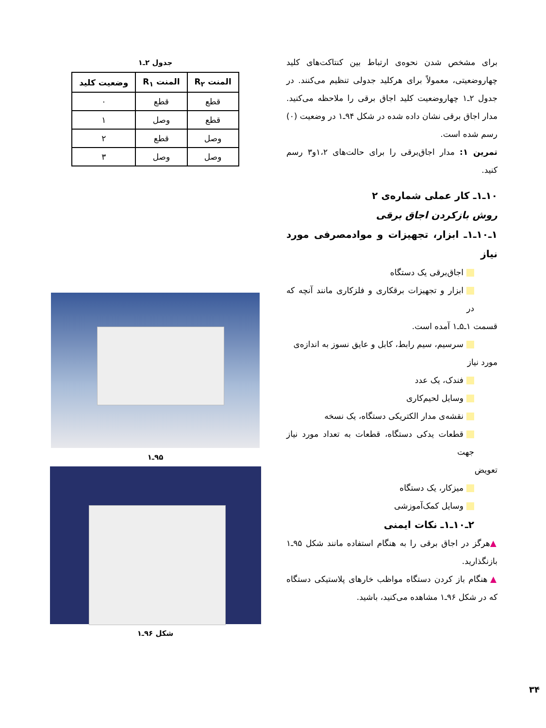برای مشخص شدن نحوه‌ی ارتباط بین کنتاکت‌های کلید چهاروضعیتی، معمولاً برای هرکلید جدولی تنظیم می‌کنند. در جدول ۲ـ۱ چهاروضعیت کلید اجاق برقی را ملاحظه می‌کنید. مدار اجاق برقی نشان داده شده در شکل ۹۴ـ۱ در وضعیت (۰) رسم شده است.
تمرین ۱: مدار اجاق‌برقی را برای حالت‌های ۱،۲و۳ رسم کنید.
۱۰ـ۱ـ کار عملی شماره‌ی ۲
روش بازکردن اجاق برقی
۱ـ۱۰ـ۱ـ ابزار، تجهیزات و موادمصرفی مورد نیاز
اجاق‌برقی یک دستگاه
ابزار و تجهیزات برقکاری و فلزکاری مانند آنچه که در
قسمت ۱ـ۵ـ۱ آمده است.
سرسیم، سیم رابط، کابل و عایق نسوز به اندازه‌ی
مورد نیاز
فندک، یک عدد
وسایل لحیم‌کاری
نقشه‌ی مدار الکتریکی دستگاه، یک نسخه
قطعات یدکی دستگاه، قطعات به تعداد مورد نیاز جهت
تعویض
میزکار، یک دستگاه
وسایل کمک‌آموزشی
۲ـ۱۰ـ۱ـ نکات ایمنی
▲هرگز در اجاق برقی را به هنگام استفاده مانند شکل ۹۵ـ۱ بازنگذارید.
▲ هنگام باز کردن دستگاه مواظب خارهای پلاستیکی دستگاه که در شکل ۹۶ـ۱ مشاهده می‌کنید، باشید.
جدول ۲ـ۱
| المنت R<sub>۲</sub> | المنت R<sub>۱</sub> | وضعیت کلید |
| --- | --- | --- |
| قطع | قطع | ۰ |
| قطع | وصل | ۱ |
| وصل | قطع | ۲ |
| وصل | وصل | ۳ |
۹۵ـ۱
شکل ۹۶ـ۱
۳۴